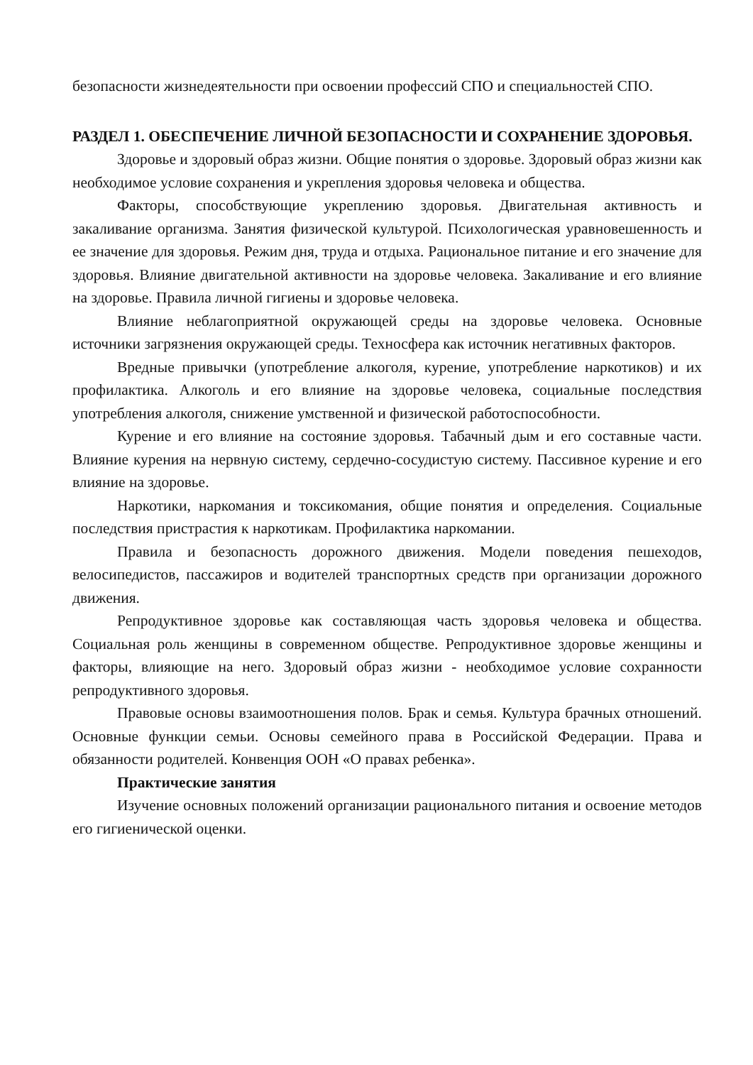безопасности жизнедеятельности при освоении профессий СПО и специальностей СПО.
РАЗДЕЛ 1. ОБЕСПЕЧЕНИЕ ЛИЧНОЙ БЕЗОПАСНОСТИ И СОХРАНЕНИЕ ЗДОРОВЬЯ.
Здоровье и здоровый образ жизни. Общие понятия о здоровье. Здоровый образ жизни как необходимое условие сохранения и укрепления здоровья человека и общества.
Факторы, способствующие укреплению здоровья. Двигательная активность и закаливание организма. Занятия физической культурой. Психологическая уравновешенность и ее значение для здоровья. Режим дня, труда и отдыха. Рациональное питание и его значение для здоровья. Влияние двигательной активности на здоровье человека. Закаливание и его влияние на здоровье. Правила личной гигиены и здоровье человека.
Влияние неблагоприятной окружающей среды на здоровье человека. Основные источники загрязнения окружающей среды. Техносфера как источник негативных факторов.
Вредные привычки (употребление алкоголя, курение, употребление наркотиков) и их профилактика. Алкоголь и его влияние на здоровье человека, социальные последствия употребления алкоголя, снижение умственной и физической работоспособности.
Курение и его влияние на состояние здоровья. Табачный дым и его составные части. Влияние курения на нервную систему, сердечно-сосудистую систему. Пассивное курение и его влияние на здоровье.
Наркотики, наркомания и токсикомания, общие понятия и определения. Социальные последствия пристрастия к наркотикам. Профилактика наркомании.
Правила и безопасность дорожного движения. Модели поведения пешеходов, велосипедистов, пассажиров и водителей транспортных средств при организации дорожного движения.
Репродуктивное здоровье как составляющая часть здоровья человека и общества. Социальная роль женщины в современном обществе. Репродуктивное здоровье женщины и факторы, влияющие на него. Здоровый образ жизни - необходимое условие сохранности репродуктивного здоровья.
Правовые основы взаимоотношения полов. Брак и семья. Культура брачных отношений. Основные функции семьи. Основы семейного права в Российской Федерации. Права и обязанности родителей. Конвенция ООН «О правах ребенка».
Практические занятия
Изучение основных положений организации рационального питания и освоение методов его гигиенической оценки.